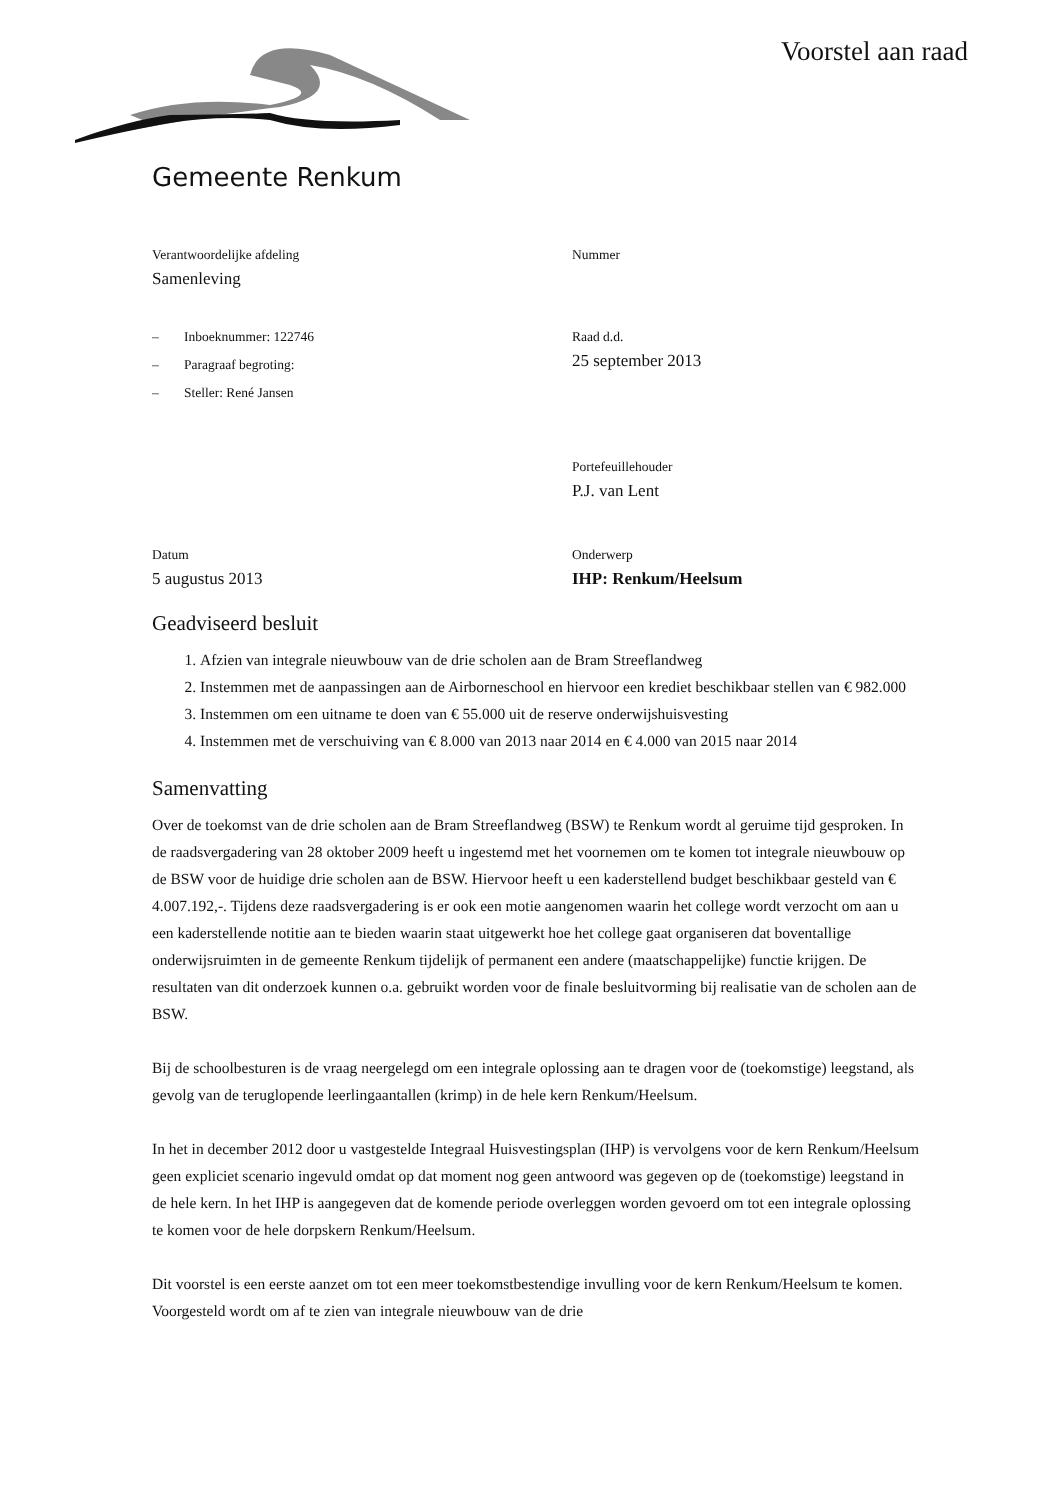Voorstel aan raad
Gemeente Renkum
Verantwoordelijke afdeling
Samenleving
Nummer
– Inboeknummer: 122746
– Paragraaf begroting:
– Steller: René Jansen
Raad d.d.
25 september 2013
Portefeuillehouder
P.J. van Lent
Datum
5 augustus 2013
Onderwerp
IHP: Renkum/Heelsum
Geadviseerd besluit
1. Afzien van integrale nieuwbouw van de drie scholen aan de Bram Streeflandweg
2. Instemmen met de aanpassingen aan de Airborneschool en hiervoor een krediet beschikbaar stellen van € 982.000
3. Instemmen om een uitname te doen van € 55.000 uit de reserve onderwijshuisvesting
4. Instemmen met de verschuiving van € 8.000 van 2013 naar 2014 en € 4.000 van 2015 naar 2014
Samenvatting
Over de toekomst van de drie scholen aan de Bram Streeflandweg (BSW) te Renkum wordt al geruime tijd gesproken. In de raadsvergadering van 28 oktober 2009 heeft u ingestemd met het voornemen om te komen tot integrale nieuwbouw op de BSW voor de huidige drie scholen aan de BSW. Hiervoor heeft u een kaderstellend budget beschikbaar gesteld van € 4.007.192,-. Tijdens deze raadsvergadering is er ook een motie aangenomen waarin het college wordt verzocht om aan u een kaderstellende notitie aan te bieden waarin staat uitgewerkt hoe het college gaat organiseren dat boventallige onderwijsruimten in de gemeente Renkum tijdelijk of permanent een andere (maatschappelijke) functie krijgen. De resultaten van dit onderzoek kunnen o.a. gebruikt worden voor de finale besluitvorming bij realisatie van de scholen aan de BSW.
Bij de schoolbesturen is de vraag neergelegd om een integrale oplossing aan te dragen voor de (toekomstige) leegstand, als gevolg van de teruglopende leerlingaantallen (krimp) in de hele kern Renkum/Heelsum.
In het in december 2012 door u vastgestelde Integraal Huisvestingsplan (IHP) is vervolgens voor de kern Renkum/Heelsum geen expliciet scenario ingevuld omdat op dat moment nog geen antwoord was gegeven op de (toekomstige) leegstand in de hele kern. In het IHP is aangegeven dat de komende periode overleggen worden gevoerd om tot een integrale oplossing te komen voor de hele dorpskern Renkum/Heelsum.
Dit voorstel is een eerste aanzet om tot een meer toekomstbestendige invulling voor de kern Renkum/Heelsum te komen. Voorgesteld wordt om af te zien van integrale nieuwbouw van de drie